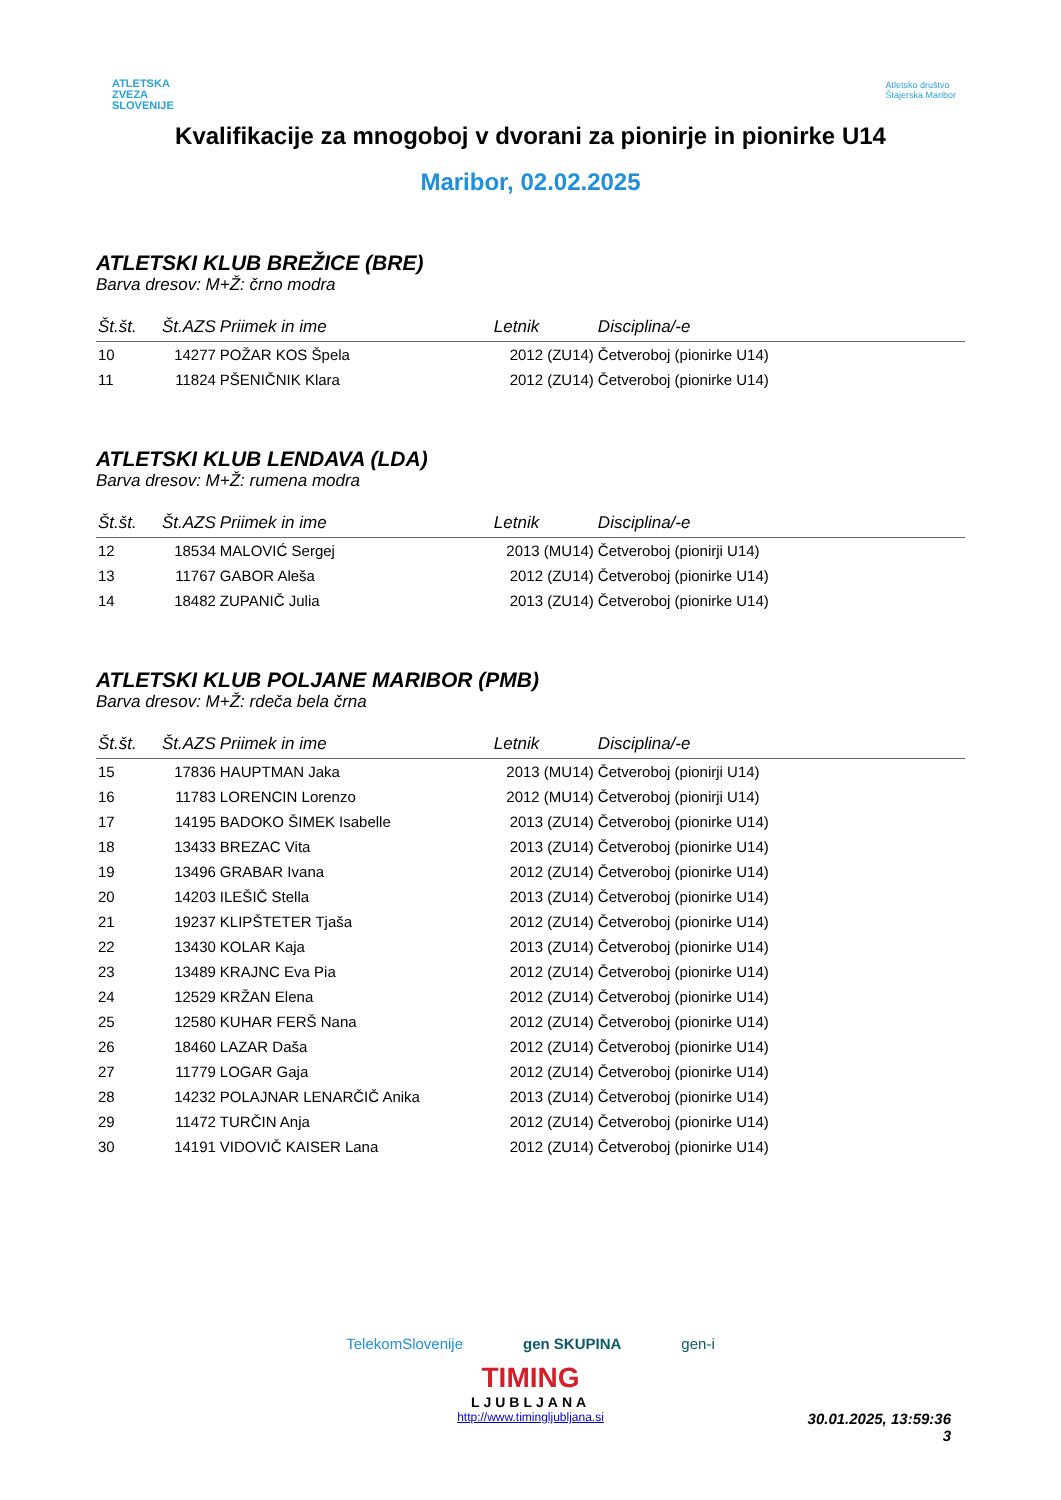ATLETSKA
ZVEZA
SLOVENIJE
Atletsko društvo
Štajerska Maribor
Kvalifikacije za mnogoboj v dvorani za pionirje in pionirke U14
Maribor, 02.02.2025
ATLETSKI KLUB BREŽICE (BRE)
Barva dresov: M+Ž: črno modra
| Št.št. | Št.AZS | Priimek in ime | Letnik | Disciplina/-e |
| --- | --- | --- | --- | --- |
| 10 | 14277 | POŽAR KOS Špela | 2012 (ZU14) | Četveroboj (pionirke U14) |
| 11 | 11824 | PŠENIČNIK Klara | 2012 (ZU14) | Četveroboj (pionirke U14) |
ATLETSKI KLUB LENDAVA (LDA)
Barva dresov: M+Ž: rumena modra
| Št.št. | Št.AZS | Priimek in ime | Letnik | Disciplina/-e |
| --- | --- | --- | --- | --- |
| 12 | 18534 | MALOVIĆ Sergej | 2013 (MU14) | Četveroboj (pionirji U14) |
| 13 | 11767 | GABOR Aleša | 2012 (ZU14) | Četveroboj (pionirke U14) |
| 14 | 18482 | ZUPANIČ Julia | 2013 (ZU14) | Četveroboj (pionirke U14) |
ATLETSKI KLUB POLJANE MARIBOR (PMB)
Barva dresov: M+Ž: rdeča bela črna
| Št.št. | Št.AZS | Priimek in ime | Letnik | Disciplina/-e |
| --- | --- | --- | --- | --- |
| 15 | 17836 | HAUPTMAN Jaka | 2013 (MU14) | Četveroboj (pionirji U14) |
| 16 | 11783 | LORENCIN Lorenzo | 2012 (MU14) | Četveroboj (pionirji U14) |
| 17 | 14195 | BADOKO ŠIMEK Isabelle | 2013 (ZU14) | Četveroboj (pionirke U14) |
| 18 | 13433 | BREZAC Vita | 2013 (ZU14) | Četveroboj (pionirke U14) |
| 19 | 13496 | GRABAR Ivana | 2012 (ZU14) | Četveroboj (pionirke U14) |
| 20 | 14203 | ILEŠIČ Stella | 2013 (ZU14) | Četveroboj (pionirke U14) |
| 21 | 19237 | KLIPŠTETER Tjaša | 2012 (ZU14) | Četveroboj (pionirke U14) |
| 22 | 13430 | KOLAR Kaja | 2013 (ZU14) | Četveroboj (pionirke U14) |
| 23 | 13489 | KRAJNC Eva Pia | 2012 (ZU14) | Četveroboj (pionirke U14) |
| 24 | 12529 | KRŽAN Elena | 2012 (ZU14) | Četveroboj (pionirke U14) |
| 25 | 12580 | KUHAR FERŠ Nana | 2012 (ZU14) | Četveroboj (pionirke U14) |
| 26 | 18460 | LAZAR Daša | 2012 (ZU14) | Četveroboj (pionirke U14) |
| 27 | 11779 | LOGAR Gaja | 2012 (ZU14) | Četveroboj (pionirke U14) |
| 28 | 14232 | POLAJNAR LENARČIČ Anika | 2013 (ZU14) | Četveroboj (pionirke U14) |
| 29 | 11472 | TURČIN Anja | 2012 (ZU14) | Četveroboj (pionirke U14) |
| 30 | 14191 | VIDOVIČ KAISER Lana | 2012 (ZU14) | Četveroboj (pionirke U14) |
TelekomSlovenije gen SKUPINA gen-i
TIMING
LJUBLJANA
http://www.timingljubljana.si
30.01.2025, 13:59:36
3